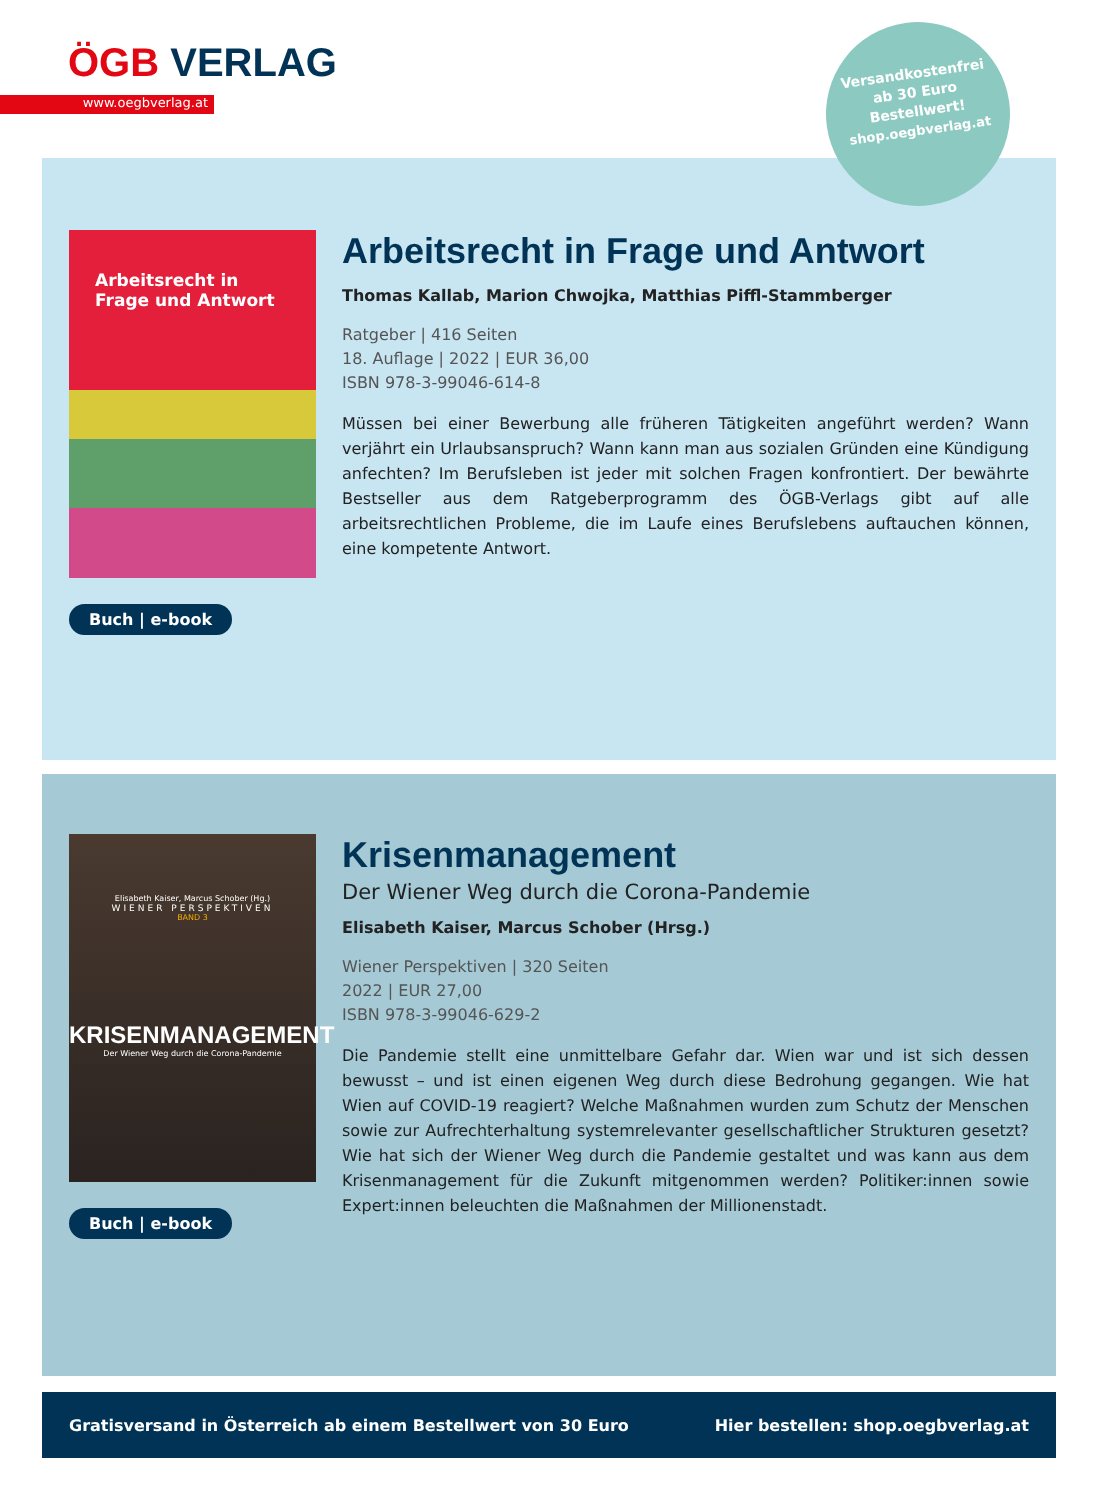ÖGB VERLAG
www.oegbverlag.at
Arbeitsrecht in Frage und Antwort
Buch | e-book
Arbeitsrecht in Frage und Antwort
Thomas Kallab, Marion Chwojka, Matthias Piffl-Stammberger
Ratgeber | 416 Seiten
18. Auflage | 2022 | EUR 36,00
ISBN 978-3-99046-614-8
Müssen bei einer Bewerbung alle früheren Tätigkeiten angeführt werden? Wann verjährt ein Urlaubsanspruch? Wann kann man aus sozialen Gründen eine Kündigung anfechten? Im Berufsleben ist jeder mit solchen Fragen konfrontiert. Der bewährte Bestseller aus dem Ratgeberprogramm des ÖGB-Verlags gibt auf alle arbeitsrechtlichen Probleme, die im Laufe eines Berufslebens auftauchen können, eine kompetente Antwort.
Versandkostenfrei
ab 30 Euro
Bestellwert!
shop.oegbverlag.at
Elisabeth Kaiser, Marcus Schober (Hg.)
WIENER PERSPEKTIVEN
BAND 3
KRISENMANAGEMENT
Der Wiener Weg durch die Corona-Pandemie
Buch | e-book
Krisenmanagement
Der Wiener Weg durch die Corona-Pandemie
Elisabeth Kaiser, Marcus Schober (Hrsg.)
Wiener Perspektiven | 320 Seiten
2022 | EUR 27,00
ISBN 978-3-99046-629-2
Die Pandemie stellt eine unmittelbare Gefahr dar. Wien war und ist sich dessen bewusst – und ist einen eigenen Weg durch diese Bedrohung gegangen. Wie hat Wien auf COVID-19 reagiert? Welche Maßnahmen wurden zum Schutz der Menschen sowie zur Aufrechterhaltung systemrelevanter gesellschaftlicher Strukturen gesetzt? Wie hat sich der Wiener Weg durch die Pandemie gestaltet und was kann aus dem Krisenmanagement für die Zukunft mitgenommen werden? Politiker:innen sowie Expert:innen beleuchten die Maßnahmen der Millionenstadt.
Gratisversand in Österreich ab einem Bestellwert von 30 Euro Hier bestellen: shop.oegbverlag.at